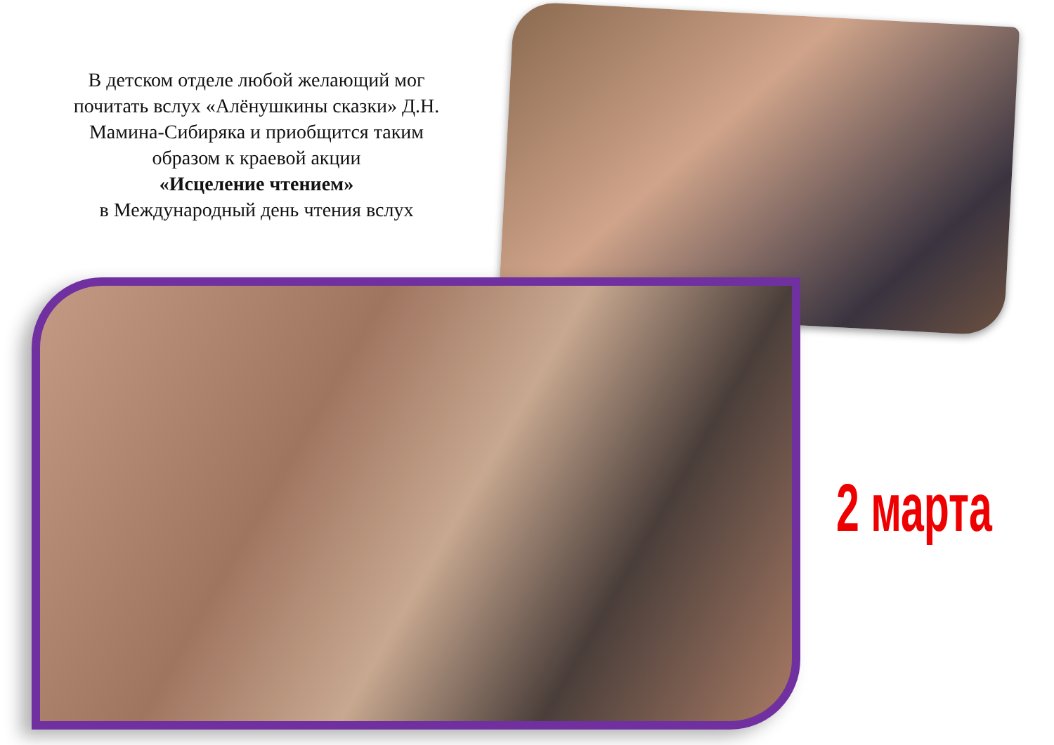В детском отделе любой желающий мог почитать вслух «Алёнушкины сказки» Д.Н. Мамина-Сибиряка и приобщится таким образом к краевой акции
«Исцеление чтением»
в Международный день чтения вслух
2 марта